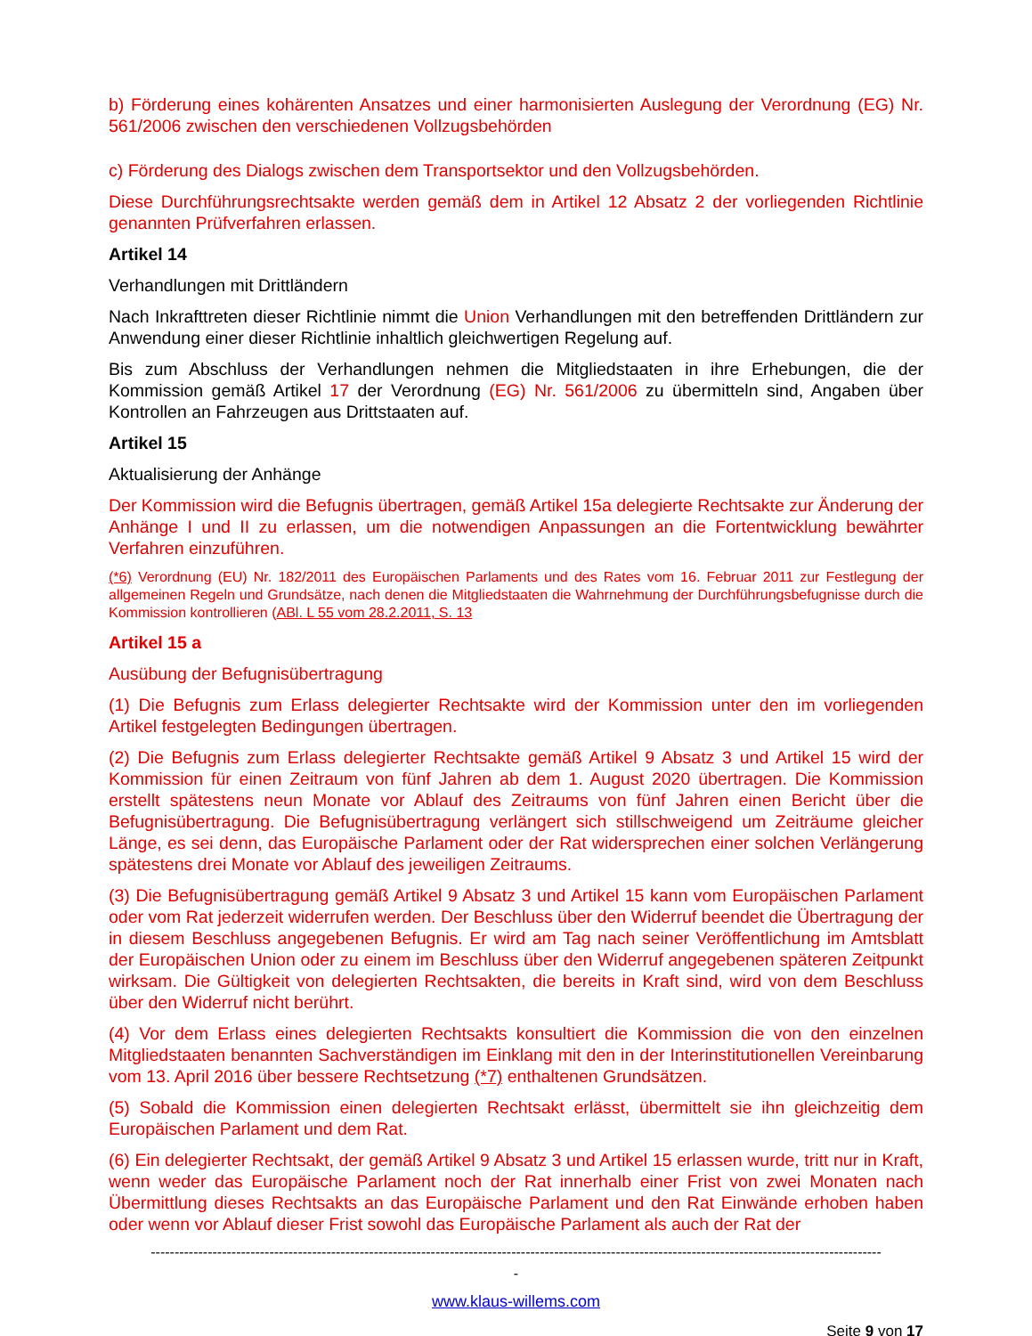b) Förderung eines kohärenten Ansatzes und einer harmonisierten Auslegung der Verordnung (EG) Nr. 561/2006 zwischen den verschiedenen Vollzugsbehörden
c) Förderung des Dialogs zwischen dem Transportsektor und den Vollzugsbehörden.
Diese Durchführungsrechtsakte werden gemäß dem in Artikel 12 Absatz 2 der vorliegenden Richtlinie genannten Prüfverfahren erlassen.
Artikel 14
Verhandlungen mit Drittländern
Nach Inkrafttreten dieser Richtlinie nimmt die Union Verhandlungen mit den betreffenden Drittländern zur Anwendung einer dieser Richtlinie inhaltlich gleichwertigen Regelung auf.
Bis zum Abschluss der Verhandlungen nehmen die Mitgliedstaaten in ihre Erhebungen, die der Kommission gemäß Artikel 17 der Verordnung (EG) Nr. 561/2006 zu übermitteln sind, Angaben über Kontrollen an Fahrzeugen aus Drittstaaten auf.
Artikel 15
Aktualisierung der Anhänge
Der Kommission wird die Befugnis übertragen, gemäß Artikel 15a delegierte Rechtsakte zur Änderung der Anhänge I und II zu erlassen, um die notwendigen Anpassungen an die Fortentwicklung bewährter Verfahren einzuführen.
(*6) Verordnung (EU) Nr. 182/2011 des Europäischen Parlaments und des Rates vom 16. Februar 2011 zur Festlegung der allgemeinen Regeln und Grundsätze, nach denen die Mitgliedstaaten die Wahrnehmung der Durchführungsbefugnisse durch die Kommission kontrollieren (ABl. L 55 vom 28.2.2011, S. 13
Artikel 15 a
Ausübung der Befugnisübertragung
(1) Die Befugnis zum Erlass delegierter Rechtsakte wird der Kommission unter den im vorliegenden Artikel festgelegten Bedingungen übertragen.
(2) Die Befugnis zum Erlass delegierter Rechtsakte gemäß Artikel 9 Absatz 3 und Artikel 15 wird der Kommission für einen Zeitraum von fünf Jahren ab dem 1. August 2020 übertragen. Die Kommission erstellt spätestens neun Monate vor Ablauf des Zeitraums von fünf Jahren einen Bericht über die Befugnisübertragung. Die Befugnisübertragung verlängert sich stillschweigend um Zeiträume gleicher Länge, es sei denn, das Europäische Parlament oder der Rat widersprechen einer solchen Verlängerung spätestens drei Monate vor Ablauf des jeweiligen Zeitraums.
(3) Die Befugnisübertragung gemäß Artikel 9 Absatz 3 und Artikel 15 kann vom Europäischen Parlament oder vom Rat jederzeit widerrufen werden. Der Beschluss über den Widerruf beendet die Übertragung der in diesem Beschluss angegebenen Befugnis. Er wird am Tag nach seiner Veröffentlichung im Amtsblatt der Europäischen Union oder zu einem im Beschluss über den Widerruf angegebenen späteren Zeitpunkt wirksam. Die Gültigkeit von delegierten Rechtsakten, die bereits in Kraft sind, wird von dem Beschluss über den Widerruf nicht berührt.
(4) Vor dem Erlass eines delegierten Rechtsakts konsultiert die Kommission die von den einzelnen Mitgliedstaaten benannten Sachverständigen im Einklang mit den in der Interinstitutionellen Vereinbarung vom 13. April 2016 über bessere Rechtsetzung (*7) enthaltenen Grundsätzen.
(5) Sobald die Kommission einen delegierten Rechtsakt erlässt, übermittelt sie ihn gleichzeitig dem Europäischen Parlament und dem Rat.
(6) Ein delegierter Rechtsakt, der gemäß Artikel 9 Absatz 3 und Artikel 15 erlassen wurde, tritt nur in Kraft, wenn weder das Europäische Parlament noch der Rat innerhalb einer Frist von zwei Monaten nach Übermittlung dieses Rechtsakts an das Europäische Parlament und den Rat Einwände erhoben haben oder wenn vor Ablauf dieser Frist sowohl das Europäische Parlament als auch der Rat der
----------------------------------------------------------------------------------------------------------------------------------------------------------
-
www.klaus-willems.com
Seite 9 von 17